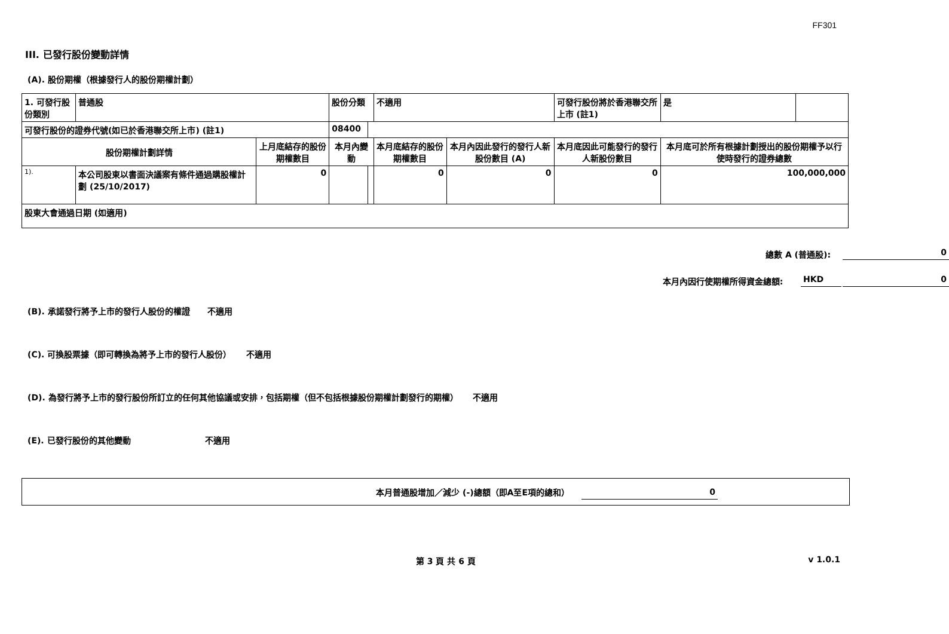FF301
III. 已發行股份變動詳情
(A). 股份期權（根據發行人的股份期權計劃）
| 1. 可發行股份類別 | 普通股 | | 股份分類 | | 不適用 | | 可發行股份將於香港聯交所上市 (註1) | 是 | |
| 可發行股份的證券代號(如已於香港聯交所上市) (註1) | | | 08400 | | | | | | |
| 股份期權計劃詳情 | | 上月底結存的股份期權數目 | 本月內變動 | | 本月底結存的股份期權數目 | 本月內因此發行的發行人新股份數目 (A) | 本月底因此可能發行的發行人新股份數目 | 本月底可於所有根據計劃授出的股份期權予以行使時發行的證券總數 | |
| 1). | 本公司股東以書面決議案有條件通過購股權計劃 (25/10/2017) | 0 | | | 0 | 0 | 0 | 100,000,000 | |
| 股東大會通過日期 (如適用) | | | | | | | | | |
總數 A (普通股): 0
本月內因行使期權所得資金總額: HKD 0
(B). 承諾發行將予上市的發行人股份的權證 不適用
(C). 可換股票據（即可轉換為將予上市的發行人股份） 不適用
(D). 為發行將予上市的發行股份所訂立的任何其他協議或安排，包括期權（但不包括根據股份期權計劃發行的期權） 不適用
(E). 已發行股份的其他變動 不適用
本月普通股增加／減少 (-)總額（即A至E項的總和） 0
第 3 頁 共 6 頁 v 1.0.1